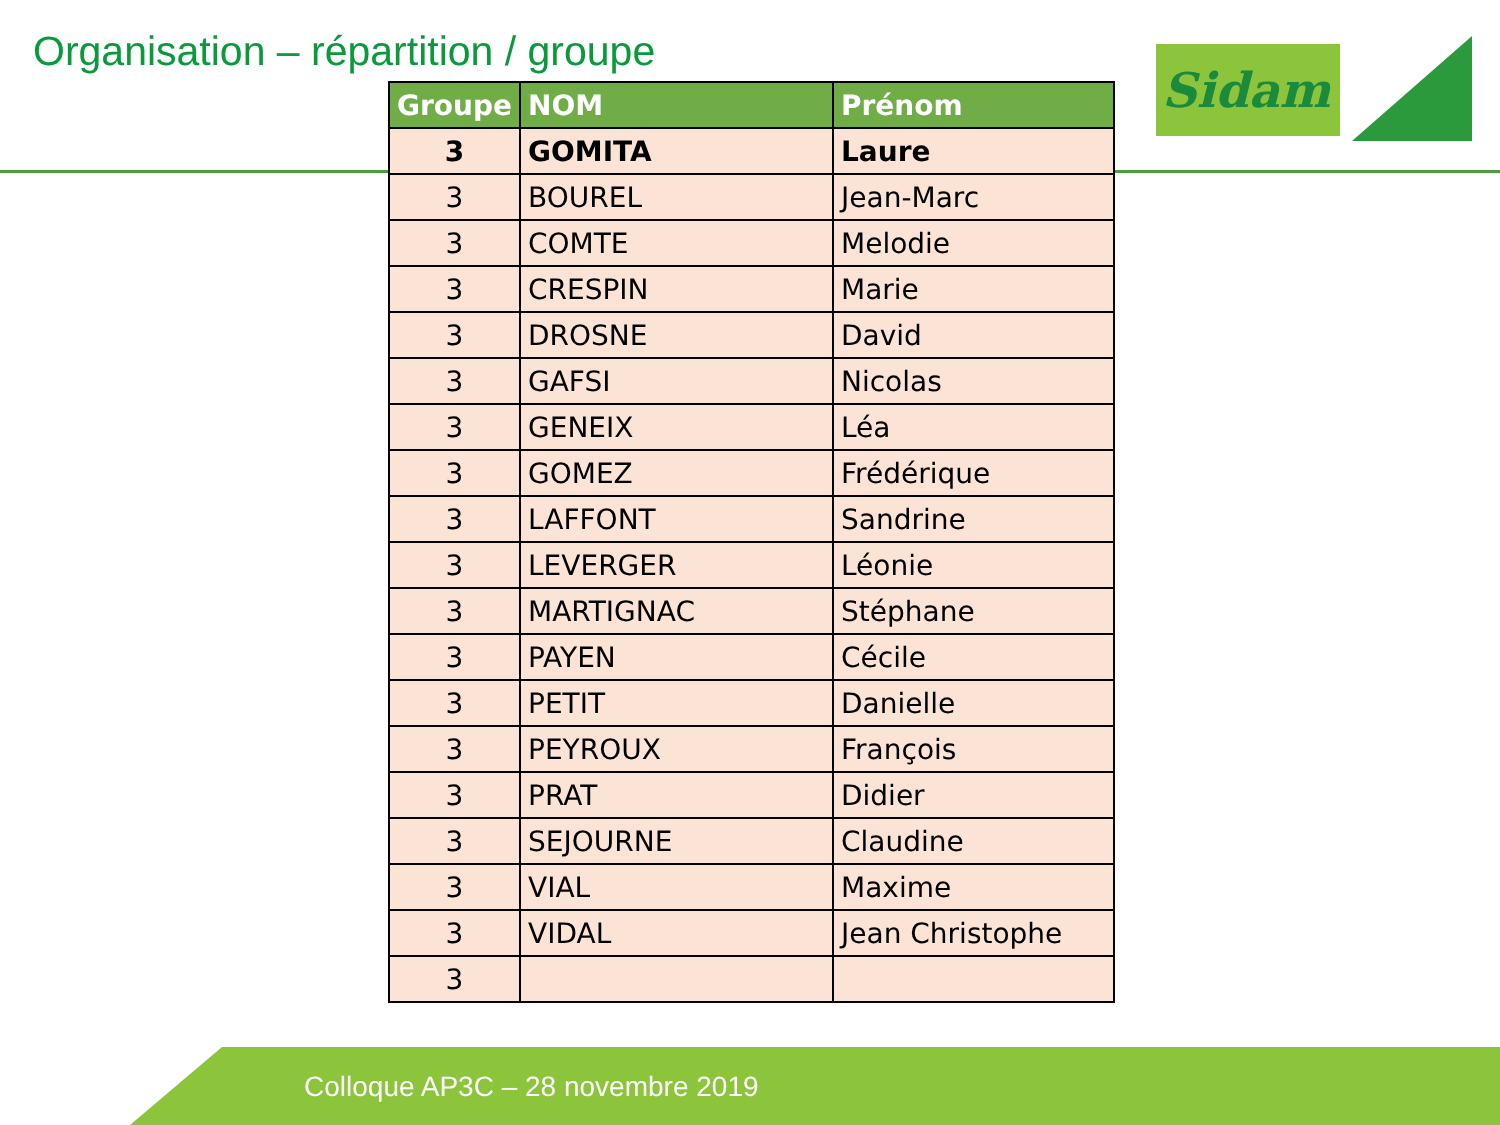Organisation – répartition / groupe
Sidam
| Groupe | NOM | Prénom |
| --- | --- | --- |
| 3 | GOMITA | Laure |
| 3 | BOUREL | Jean-Marc |
| 3 | COMTE | Melodie |
| 3 | CRESPIN | Marie |
| 3 | DROSNE | David |
| 3 | GAFSI | Nicolas |
| 3 | GENEIX | Léa |
| 3 | GOMEZ | Frédérique |
| 3 | LAFFONT | Sandrine |
| 3 | LEVERGER | Léonie |
| 3 | MARTIGNAC | Stéphane |
| 3 | PAYEN | Cécile |
| 3 | PETIT | Danielle |
| 3 | PEYROUX | François |
| 3 | PRAT | Didier |
| 3 | SEJOURNE | Claudine |
| 3 | VIAL | Maxime |
| 3 | VIDAL | Jean Christophe |
| 3 | | |
Colloque AP3C – 28 novembre 2019